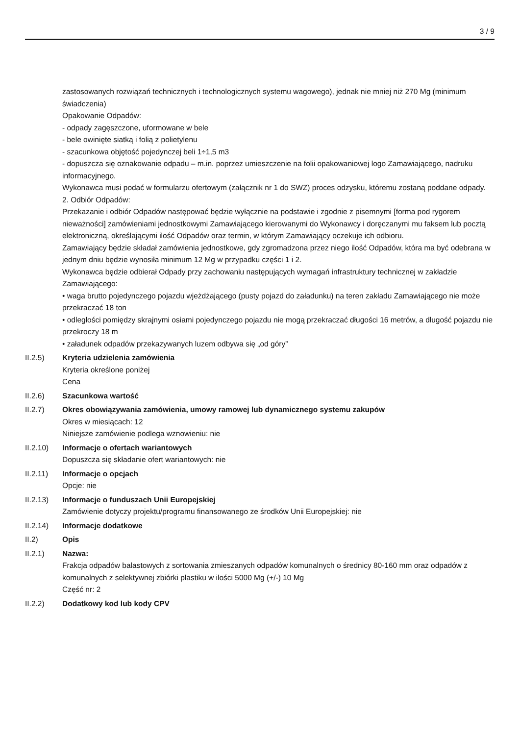3 / 9
zastosowanych rozwiązań technicznych i technologicznych systemu wagowego), jednak nie mniej niż 270 Mg (minimum świadczenia)
Opakowanie Odpadów:
- odpady zagęszczone, uformowane w bele
- bele owinięte siatką i folią z polietylenu
- szacunkowa objętość pojedynczej beli 1÷1,5 m3
- dopuszcza się oznakowanie odpadu – m.in. poprzez umieszczenie na folii opakowaniowej logo Zamawiającego, nadruku informacyjnego.
Wykonawca musi podać w formularzu ofertowym (załącznik nr 1 do SWZ) proces odzysku, któremu zostaną poddane odpady.
2. Odbiór Odpadów:
Przekazanie i odbiór Odpadów następować będzie wyłącznie na podstawie i zgodnie z pisemnymi [forma pod rygorem nieważności] zamówieniami jednostkowymi Zamawiającego kierowanymi do Wykonawcy i doręczanymi mu faksem lub pocztą elektroniczną, określającymi ilość Odpadów oraz termin, w którym Zamawiający oczekuje ich odbioru.
Zamawiający będzie składał zamówienia jednostkowe, gdy zgromadzona przez niego ilość Odpadów, która ma być odebrana w jednym dniu będzie wynosiła minimum 12 Mg w przypadku części 1 i 2.
Wykonawca będzie odbierał Odpady przy zachowaniu następujących wymagań infrastruktury technicznej w zakładzie Zamawiającego:
• waga brutto pojedynczego pojazdu wjeżdżającego (pusty pojazd do załadunku) na teren zakładu Zamawiającego nie może przekraczać 18 ton
• odległości pomiędzy skrajnymi osiami pojedynczego pojazdu nie mogą przekraczać długości 16 metrów, a długość pojazdu nie przekroczy 18 m
• załadunek odpadów przekazywanych luzem odbywa się „od góry”
II.2.5) Kryteria udzielenia zamówienia
Kryteria określone poniżej
Cena
II.2.6) Szacunkowa wartość
II.2.7) Okres obowiązywania zamówienia, umowy ramowej lub dynamicznego systemu zakupów
Okres w miesiącach: 12
Niniejsze zamówienie podlega wznowieniu: nie
II.2.10) Informacje o ofertach wariantowych
Dopuszcza się składanie ofert wariantowych: nie
II.2.11) Informacje o opcjach
Opcje: nie
II.2.13) Informacje o funduszach Unii Europejskiej
Zamówienie dotyczy projektu/programu finansowanego ze środków Unii Europejskiej: nie
II.2.14) Informacje dodatkowe
II.2) Opis
II.2.1) Nazwa:
Frakcja odpadów balastowych z sortowania zmieszanych odpadów komunalnych o średnicy 80-160 mm oraz odpadów z komunalnych z selektywnej zbiórki plastiku w ilości 5000 Mg (+/-) 10 Mg
Część nr: 2
II.2.2) Dodatkowy kod lub kody CPV